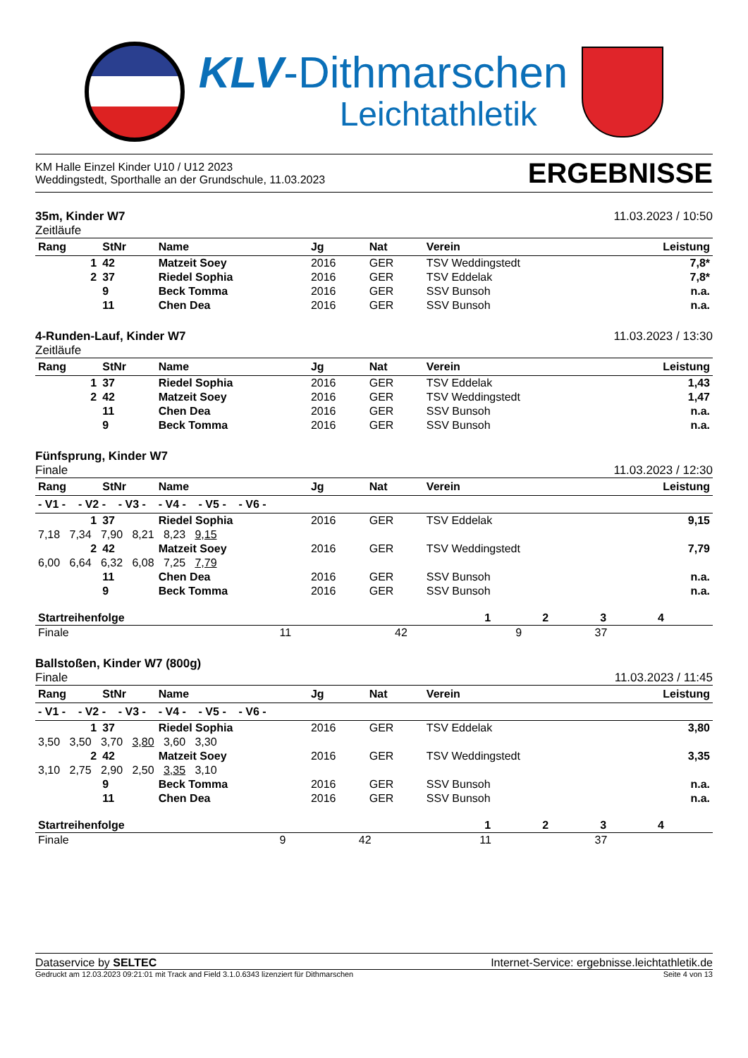KLV-Dithmarschen
Leichtathletik
KM Halle Einzel Kinder U10 / U12 2023
Weddingstedt, Sporthalle an der Grundschule, 11.03.2023
ERGEBNISSE
35m, Kinder W7
Zeitläufe
11.03.2023 / 10:50
| Rang | StNr | Name | Jg | Nat | Verein | Leistung |
| --- | --- | --- | --- | --- | --- | --- |
| 1 | 42 | Matzeit Soey | 2016 | GER | TSV Weddingstedt | 7,8* |
| 2 | 37 | Riedel Sophia | 2016 | GER | TSV Eddelak | 7,8* |
| | 9 | Beck Tomma | 2016 | GER | SSV Bunsoh | n.a. |
| | 11 | Chen Dea | 2016 | GER | SSV Bunsoh | n.a. |
4-Runden-Lauf, Kinder W7
Zeitläufe
11.03.2023 / 13:30
| Rang | StNr | Name | Jg | Nat | Verein | Leistung |
| --- | --- | --- | --- | --- | --- | --- |
| 1 | 37 | Riedel Sophia | 2016 | GER | TSV Eddelak | 1,43 |
| 2 | 42 | Matzeit Soey | 2016 | GER | TSV Weddingstedt | 1,47 |
| | 11 | Chen Dea | 2016 | GER | SSV Bunsoh | n.a. |
| | 9 | Beck Tomma | 2016 | GER | SSV Bunsoh | n.a. |
Fünfsprung, Kinder W7
Finale
11.03.2023 / 12:30
| Rang | StNr | Name | Jg | Nat | Verein | Leistung |
| --- | --- | --- | --- | --- | --- | --- |
| - V1 - - V2 - - V3 - - V4 - - V5 - - V6 - | | | | | | |
| 1 | 37 | Riedel Sophia | 2016 | GER | TSV Eddelak | 9,15 |
| 7,18 7,34 7,90 8,21 8,23 9,15 | | | | | | |
| 2 | 42 | Matzeit Soey | 2016 | GER | TSV Weddingstedt | 7,79 |
| 6,00 6,64 6,32 6,08 7,25 7,79 | | | | | | |
| | 11 | Chen Dea | 2016 | GER | SSV Bunsoh | n.a. |
| | 9 | Beck Tomma | 2016 | GER | SSV Bunsoh | n.a. |
| Startreihenfolge | 1 | 2 | 3 | 4 |
| Finale | 11 | 42 | 9 | 37 |
Ballstoßen, Kinder W7 (800g)
Finale
11.03.2023 / 11:45
| Rang | StNr | Name | Jg | Nat | Verein | Leistung |
| --- | --- | --- | --- | --- | --- | --- |
| - V1 - - V2 - - V3 - - V4 - - V5 - - V6 - | | | | | | |
| 1 | 37 | Riedel Sophia | 2016 | GER | TSV Eddelak | 3,80 |
| 3,50 3,50 3,70 3,80 3,60 3,30 | | | | | | |
| 2 | 42 | Matzeit Soey | 2016 | GER | TSV Weddingstedt | 3,35 |
| 3,10 2,75 2,90 2,50 3,35 3,10 | | | | | | |
| | 9 | Beck Tomma | 2016 | GER | SSV Bunsoh | n.a. |
| | 11 | Chen Dea | 2016 | GER | SSV Bunsoh | n.a. |
| Startreihenfolge | 1 | 2 | 3 | 4 |
| Finale | 9 | 42 | 11 | 37 |
Dataservice by SELTEC Internet-Service: ergebnisse.leichtathletik.de
Gedruckt am 12.03.2023 09:21:01 mit Track and Field 3.1.0.6343 lizenziert für Dithmarschen
Seite 4 von 13